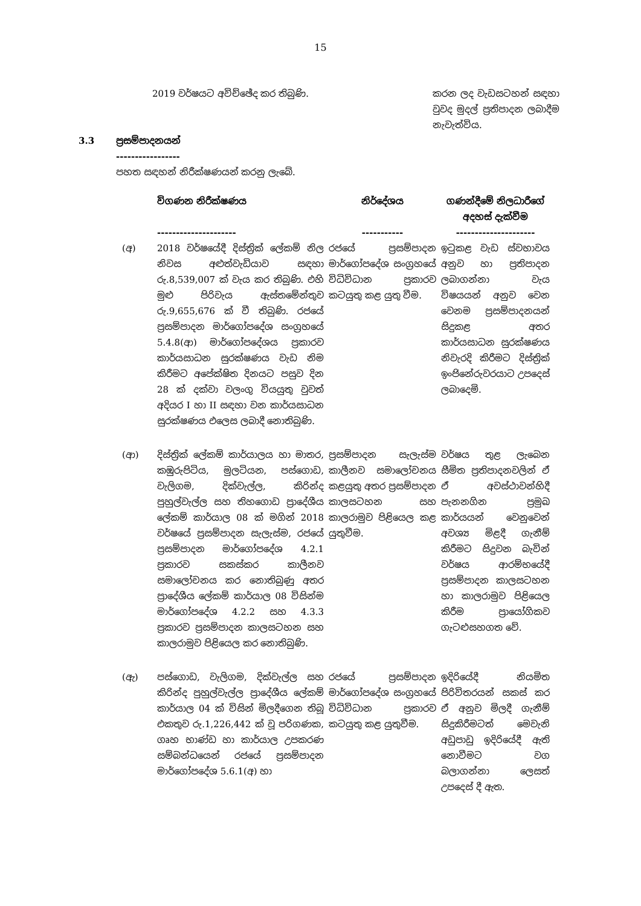15
2019 වර්ෂයට අවිච්ඡේද කර තිබුණි.
කරන ලද වැඩසටහන් සඳහා වුවද මුදල් ප්‍රතිපාදන ලබාදීම නැවැත්විය.
3.3 ප්‍රසම්පාදනයන්
-----------------
පහත සඳහන් නිරීක්ෂණයන් කරනු ලැබේ.
| | විගණන නිරීක්ෂණය --------------------- | නිර්දේශය ----------- | ගණන්දීමේ නිලධාරීගේ අදහස් දැක්වීම --------------------- |
| --- | --- | --- | --- |
| (අ) | 2018 වර්ෂයේදී දිස්ත්‍රික් ලේකම් නිල නිවස අළුත්වැඩියාව සඳහා රු.8,539,007 ක් වැය කර තිබුණි. එහි මුළු පිරිවැය ඇස්තමේන්තුව රු.9,655,676 ක් වී තිබුණි. රජයේ ප්‍රසම්පාදන මාර්ගෝපදේශ සංග්‍රහයේ 5.4.8(ආ) මාර්ගෝපදේශය ප්‍රකාරව කාර්යසාධන සුරක්ෂණය වැඩ නිම කිරීමට අපේක්ෂිත දිනයට පසුව දින 28 ක් දක්වා වලංගු වියයුතු වුවත් අදියර I හා II සඳහා වන කාර්යසාධන සුරක්ෂණය එලෙස ලබාදී නොතිබුණි. | රජයේ ප්‍රසම්පාදන මාර්ගෝපදේශ සංග්‍රහයේ විධිවිධාන ප්‍රකාරව කටයුතු කළ යුතු වීම. | ඉටුකළ වැඩ ස්වභාවය අනුව හා ප්‍රතිපාදන ලබාගන්නා වැය විෂයයන් අනුව වෙන වෙනම ප්‍රසම්පාදනයන් සිදුකළ අතර කාර්යසාධන සුරක්ෂණය නිවැරදි කිරීමට දිස්ත්‍රික් ඉංජිනේරුවරයාට උපදෙස් ලබාදෙමි. |
| (ආ) | දිස්ත්‍රික් ලේකම් කාර්යාලය හා මාතර, කඹුරුපිටිය, මුලටියන, පස්ගොඩ, වැලිගම, දික්වැල්ල, කිරින්ද පුහුල්වැල්ල සහ තිහගොඩ ප්‍රාදේශීය ලේකම් කාර්යාල 08 ක් මගින් 2018 වර්ෂයේ ප්‍රසම්පාදන සැලැස්ම, රජයේ ප්‍රසම්පාදන මාර්ගෝපදේශ 4.2.1 ප්‍රකාරව සකස්කර කාලීනව සමාලෝචනය කර නොතිබුණු අතර ප්‍රාදේශීය ලේකම් කාර්යාල 08 විසින්ම මාර්ගෝපදේශ 4.2.2 සහ 4.3.3 ප්‍රකාරව ප්‍රසම්පාදන කාලසටහන සහ කාලරාමුව පිළියෙල කර නොතිබුණි. | ප්‍රසම්පාදන සැලැස්ම කාලීනව සමාලෝචනය කළයුතු අතර ප්‍රසම්පාදන කාලසටහන සහ කාලරාමුව පිළියෙල කළ යුතුවීම. | වර්ෂය තුළ ලැබෙන සීමිත ප්‍රතිපාදනවලින් ඒ ඒ අවස්ථාවන්හිදී පැනනගින ප්‍රමුඛ කාර්යයන් වෙනුවෙන් අවශ්‍ය මිළදී ගැනීම් කිරීමට සිදුවන බැවින් වර්ෂය ආරම්භයේදී ප්‍රසම්පාදන කාලසටහන හා කාලරාමුව පිළියෙල කිරීම ප්‍රායෝගිකව ගැටළුසහගත වේ. |
| (ඇ) | පස්ගොඩ, වැලිගම, දික්වැල්ල සහ කිරින්ද පුහුල්වැල්ල ප්‍රාදේශීය ලේකම් කාර්යාල 04 ක් විසින් මිලදීගෙන තිබූ එකතුව රු.1,226,442 ක් වූ පරිගණක, ගෘහ භාණ්ඩ හා කාර්යාල උපකරණ සම්බන්ධයෙන් රජයේ ප්‍රසම්පාදන මාර්ගෝපදේශ 5.6.1(අ) හා | රජයේ ප්‍රසම්පාදන මාර්ගෝපදේශ සංග්‍රහයේ විධිවිධාන ප්‍රකාරව කටයුතු කළ යුතුවීම. | ඉදිරියේදී නියමිත පිරිවිතරයන් සකස් කර ඒ අනුව මිලදී ගැනීම් සිදුකිරීමටත් මෙවැනි අඩුපාඩු ඉදිරියේදී ඇති නොවීමට වග බලාගන්නා ලෙසත් උපදෙස් දී ඇත. |